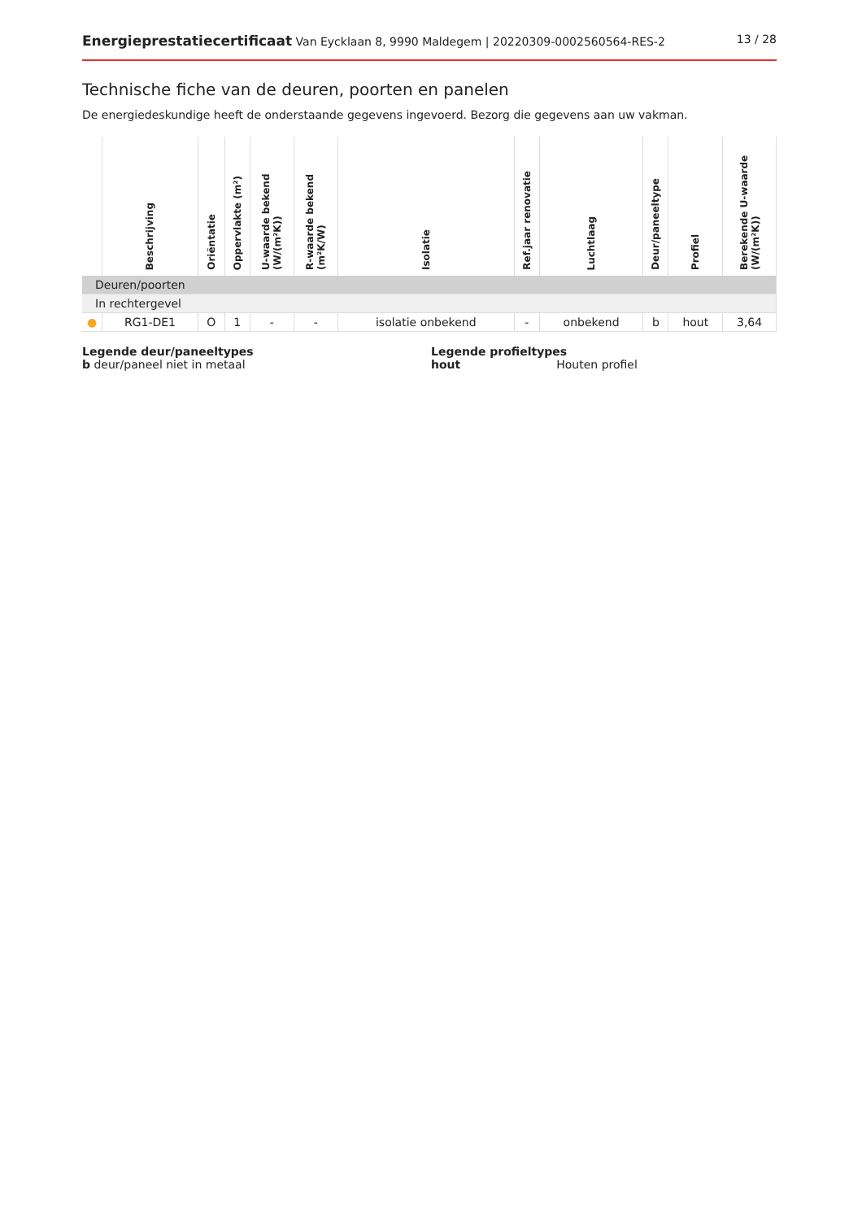Energieprestatiecertificaat Van Eycklaan 8, 9990 Maldegem | 20220309-0002560564-RES-2
13 / 28
Technische fiche van de deuren, poorten en panelen
De energiedeskundige heeft de onderstaande gegevens ingevoerd. Bezorg die gegevens aan uw vakman.
| | Beschrijving | Oriëntatie | Oppervlakte (m²) | U-waarde bekend (W/(m²K)) | R-waarde bekend (m²K/W) | Isolatie | Ref.jaar renovatie | Luchtlaag | Deur/paneeltype | Profiel | Berekende U-waarde (W/(m²K)) |
| --- | --- | --- | --- | --- | --- | --- | --- | --- | --- | --- | --- |
| Deuren/poorten | | | | | | | | | | | |
| In rechtergevel | | | | | | | | | | | |
| ● | RG1-DE1 | O | 1 | - | - | isolatie onbekend | - | onbekend | b | hout | 3,64 |
Legende deur/paneeltypes
b deur/paneel niet in metaal
Legende profieltypes
hout Houten profiel